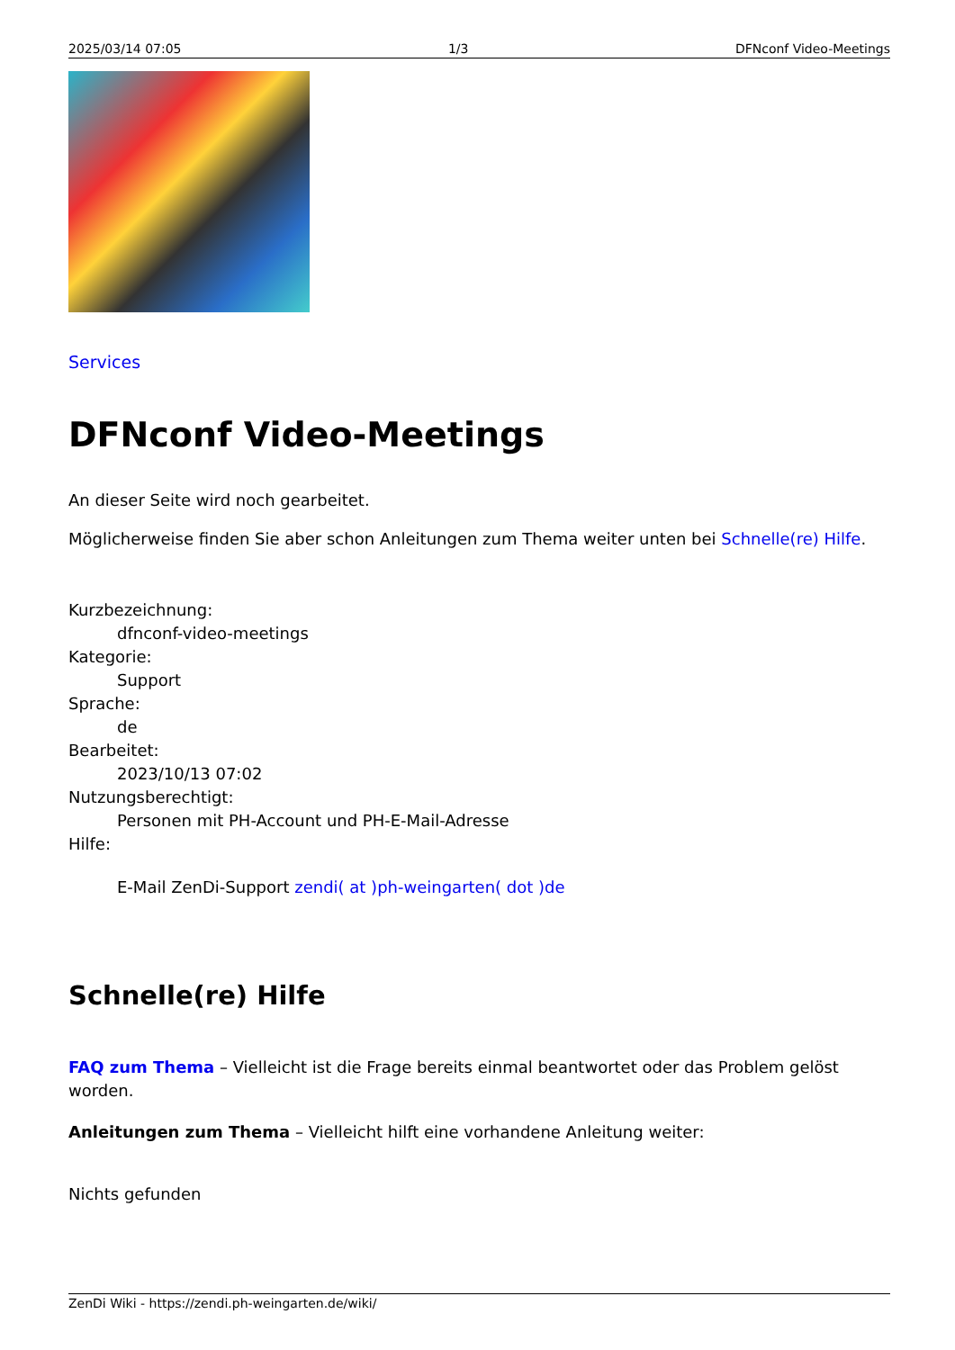2025/03/14 07:05 1/3 DFNconf Video-Meetings
Services
DFNconf Video-Meetings
An dieser Seite wird noch gearbeitet.
Möglicherweise finden Sie aber schon Anleitungen zum Thema weiter unten bei Schnelle(re) Hilfe.
Kurzbezeichnung:
dfnconf-video-meetings
Kategorie:
Support
Sprache:
de
Bearbeitet:
2023/10/13 07:02
Nutzungsberechtigt:
Personen mit PH-Account und PH-E-Mail-Adresse
Hilfe:
E-Mail ZenDi-Support zendi( at )ph-weingarten( dot )de
Schnelle(re) Hilfe
FAQ zum Thema – Vielleicht ist die Frage bereits einmal beantwortet oder das Problem gelöst worden.
Anleitungen zum Thema – Vielleicht hilft eine vorhandene Anleitung weiter:
Nichts gefunden
ZenDi Wiki - https://zendi.ph-weingarten.de/wiki/